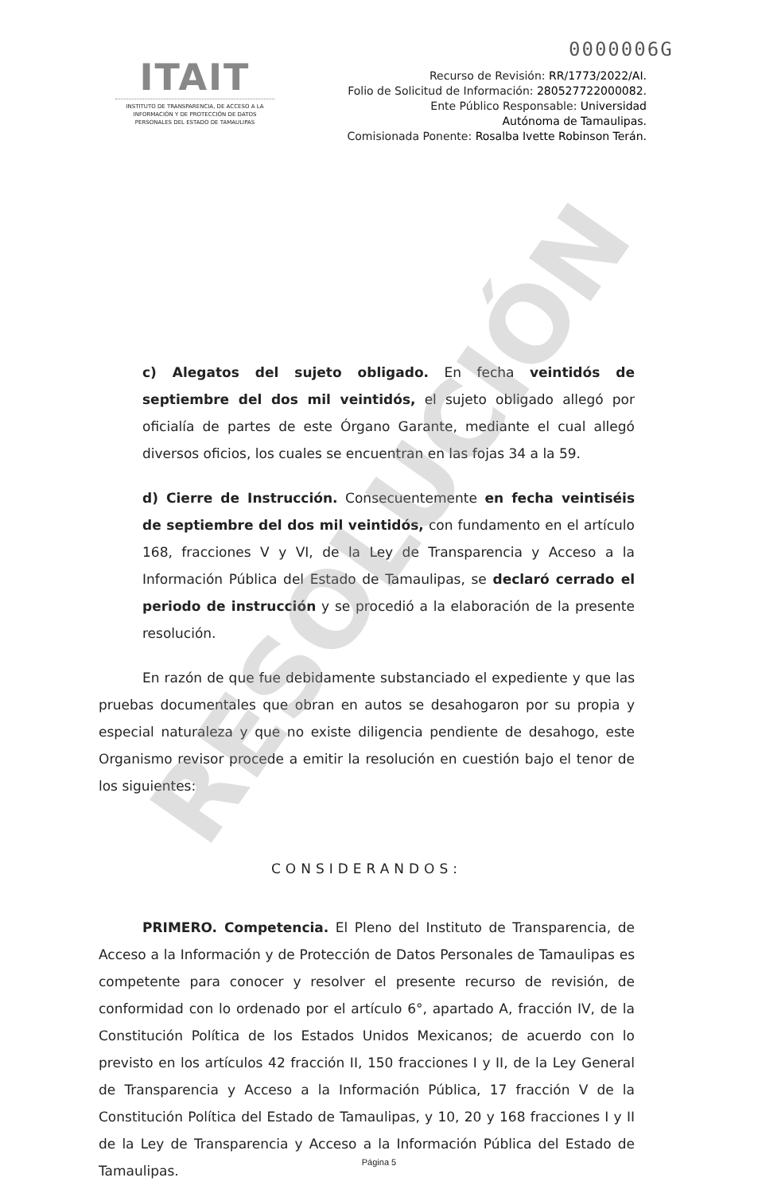0000006G
RESOLUCIÓN
ITAIT
INSTITUTO DE TRANSPARENCIA, DE ACCESO A LA INFORMACIÓN Y DE PROTECCIÓN DE DATOS PERSONALES DEL ESTADO DE TAMAULIPAS
Recurso de Revisión: RR/1773/2022/AI.
Folio de Solicitud de Información: 280527722000082.
Ente Público Responsable: Universidad
Autónoma de Tamaulipas.
Comisionada Ponente: Rosalba Ivette Robinson Terán.
c) Alegatos del sujeto obligado. En fecha veintidós de septiembre del dos mil veintidós, el sujeto obligado allegó por oficialía de partes de este Órgano Garante, mediante el cual allegó diversos oficios, los cuales se encuentran en las fojas 34 a la 59.
d) Cierre de Instrucción. Consecuentemente en fecha veintiséis de septiembre del dos mil veintidós, con fundamento en el artículo 168, fracciones V y VI, de la Ley de Transparencia y Acceso a la Información Pública del Estado de Tamaulipas, se declaró cerrado el periodo de instrucción y se procedió a la elaboración de la presente resolución.
En razón de que fue debidamente substanciado el expediente y que las pruebas documentales que obran en autos se desahogaron por su propia y especial naturaleza y que no existe diligencia pendiente de desahogo, este Organismo revisor procede a emitir la resolución en cuestión bajo el tenor de los siguientes:
CONSIDERANDOS:
PRIMERO. Competencia. El Pleno del Instituto de Transparencia, de Acceso a la Información y de Protección de Datos Personales de Tamaulipas es competente para conocer y resolver el presente recurso de revisión, de conformidad con lo ordenado por el artículo 6°, apartado A, fracción IV, de la Constitución Política de los Estados Unidos Mexicanos; de acuerdo con lo previsto en los artículos 42 fracción II, 150 fracciones I y II, de la Ley General de Transparencia y Acceso a la Información Pública, 17 fracción V de la Constitución Política del Estado de Tamaulipas, y 10, 20 y 168 fracciones I y II de la Ley de Transparencia y Acceso a la Información Pública del Estado de Tamaulipas.
Página 5